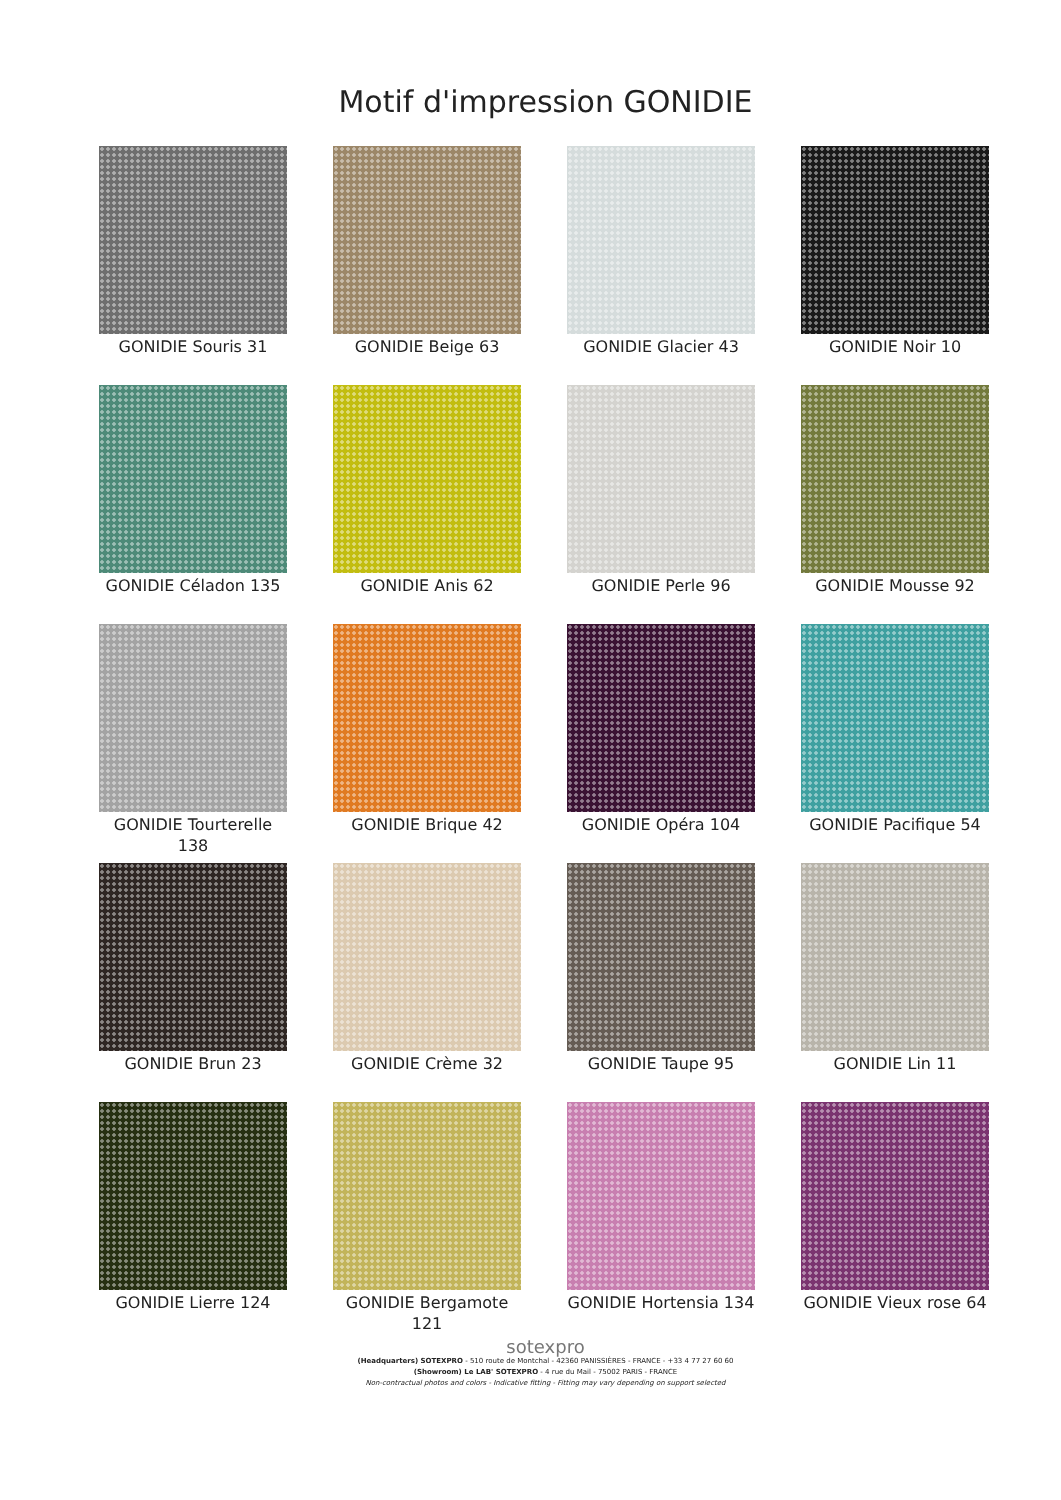Motif d'impression GONIDIE
GONIDIE Souris 31
GONIDIE Beige 63
GONIDIE Glacier 43
GONIDIE Noir 10
GONIDIE Céladon 135
GONIDIE Anis 62
GONIDIE Perle 96
GONIDIE Mousse 92
GONIDIE Tourterelle 138
GONIDIE Brique 42
GONIDIE Opéra 104
GONIDIE Pacifique 54
GONIDIE Brun 23
GONIDIE Crème 32
GONIDIE Taupe 95
GONIDIE Lin 11
GONIDIE Lierre 124
GONIDIE Bergamote 121
GONIDIE Hortensia 134
GONIDIE Vieux rose 64
sotexpro
(Headquarters) SOTEXPRO - 510 route de Montchal - 42360 PANISSIÈRES - FRANCE - +33 4 77 27 60 60
(Showroom) Le LAB' SOTEXPRO - 4 rue du Mail - 75002 PARIS - FRANCE
Non-contractual photos and colors - Indicative fitting - Fitting may vary depending on support selected